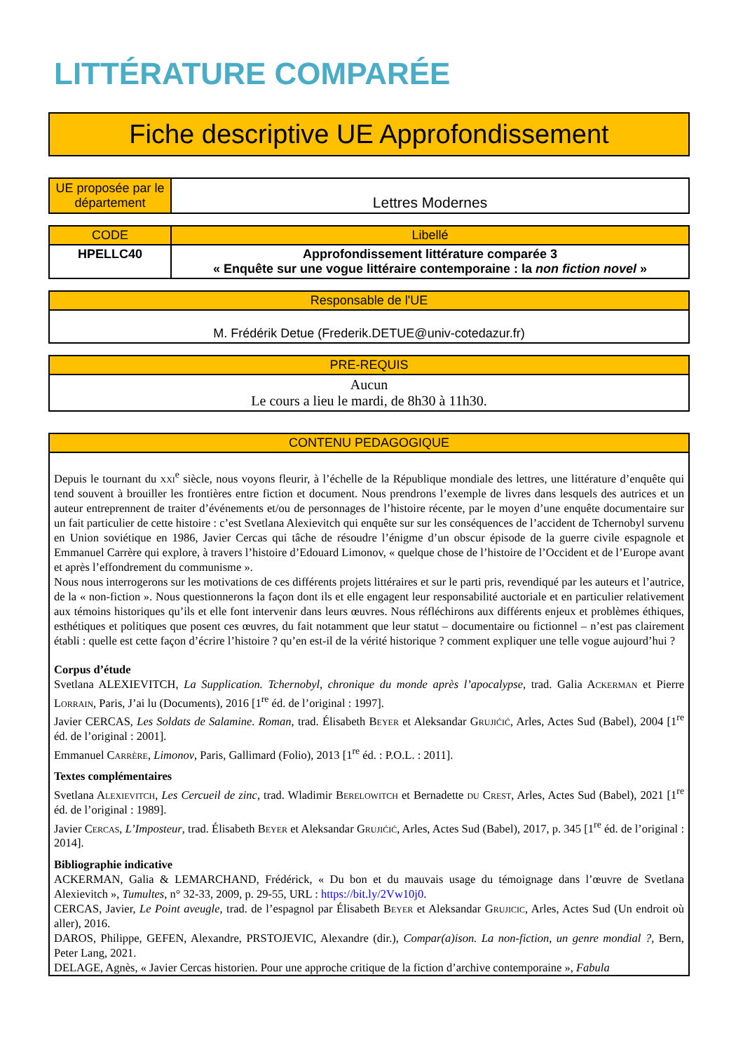LITTÉRATURE COMPARÉE
Fiche descriptive UE Approfondissement
| UE proposée par le département | Lettres Modernes |
| CODE | Libellé |
| --- | --- |
| HPELLC40 | Approfondissement littérature comparée 3 « Enquête sur une vogue littéraire contemporaine : la non fiction novel » |
| Responsable de l'UE |
| --- |
| M. Frédérik Detue (Frederik.DETUE@univ-cotedazur.fr) |
| PRE-REQUIS |
| --- |
| Aucun Le cours a lieu le mardi, de 8h30 à 11h30. |
| CONTENU PEDAGOGIQUE |
| --- |
| Depuis le tournant du xxi<sup>e</sup> siècle, nous voyons fleurir, à l’échelle de la République mondiale des lettres, une littérature d’enquête qui tend souvent à brouiller les frontières entre fiction et document. Nous prendrons l’exemple de livres dans lesquels des autrices et un auteur entreprennent de traiter d’événements et/ou de personnages de l’histoire récente, par le moyen d’une enquête documentaire sur un fait particulier de cette histoire : c’est Svetlana Alexievitch qui enquête sur sur les conséquences de l’accident de Tchernobyl survenu en Union soviétique en 1986, Javier Cercas qui tâche de résoudre l’énigme d’un obscur épisode de la guerre civile espagnole et Emmanuel Carrère qui explore, à travers l’histoire d’Edouard Limonov, « quelque chose de l’histoire de l’Occident et de l’Europe avant et après l’effondrement du communisme ». Nous nous interrogerons sur les motivations de ces différents projets littéraires et sur le parti pris, revendiqué par les auteurs et l’autrice, de la « non-fiction ». Nous questionnerons la façon dont ils et elle engagent leur responsabilité auctoriale et en particulier relativement aux témoins historiques qu’ils et elle font intervenir dans leurs œuvres. Nous réfléchirons aux différents enjeux et problèmes éthiques, esthétiques et politiques que posent ces œuvres, du fait notamment que leur statut – documentaire ou fictionnel – n’est pas clairement établi : quelle est cette façon d’écrire l’histoire ? qu’en est-il de la vérité historique ? comment expliquer une telle vogue aujourd’hui ? Corpus d’étude Svetlana ALEXIEVITCH, La Supplication. Tchernobyl, chronique du monde après l’apocalypse , trad. Galia A ckerman et Pierre L orrain , Paris, J’ai lu (Documents), 2016 [1<sup>re</sup> éd. de l’original : 1997]. Javier CERCAS, Les Soldats de Salamine. Roman , trad. Élisabeth B eyer et Aleksandar G rujićić , Arles, Actes Sud (Babel), 2004 [1<sup>re</sup> éd. de l’original : 2001]. Emmanuel C arrère , Limonov , Paris, Gallimard (Folio), 2013 [1<sup>re</sup> éd. : P.O.L. : 2011]. Textes complémentaires Svetlana A lexievitch , Les Cercueil de zinc , trad. Wladimir B erelowitch et Bernadette du C rest , Arles, Actes Sud (Babel), 2021 [1<sup>re</sup> éd. de l’original : 1989]. Javier C ercas , L’Imposteur , trad. Élisabeth B eyer et Aleksandar G rujićić , Arles, Actes Sud (Babel), 2017, p. 345 [1<sup>re</sup> éd. de l’original : 2014]. Bibliographie indicative ACKERMAN, Galia & LEMARCHAND, Frédérick, « Du bon et du mauvais usage du témoignage dans l’œuvre de Svetlana Alexievitch », Tumultes , n° 32-33, 2009, p. 29-55, URL : https://bit.ly/2Vw10j0 . CERCAS, Javier, Le Point aveugle , trad. de l’espagnol par Élisabeth B eyer et Aleksandar G rujicic , Arles, Actes Sud (Un endroit où aller), 2016. DAROS, Philippe, GEFEN, Alexandre, PRSTOJEVIC, Alexandre (dir.), Compar(a)ison. La non-fiction, un genre mondial ? , Bern, Peter Lang, 2021. DELAGE, Agnès, « Javier Cercas historien. Pour une approche critique de la fiction d’archive contemporaine », Fabula |